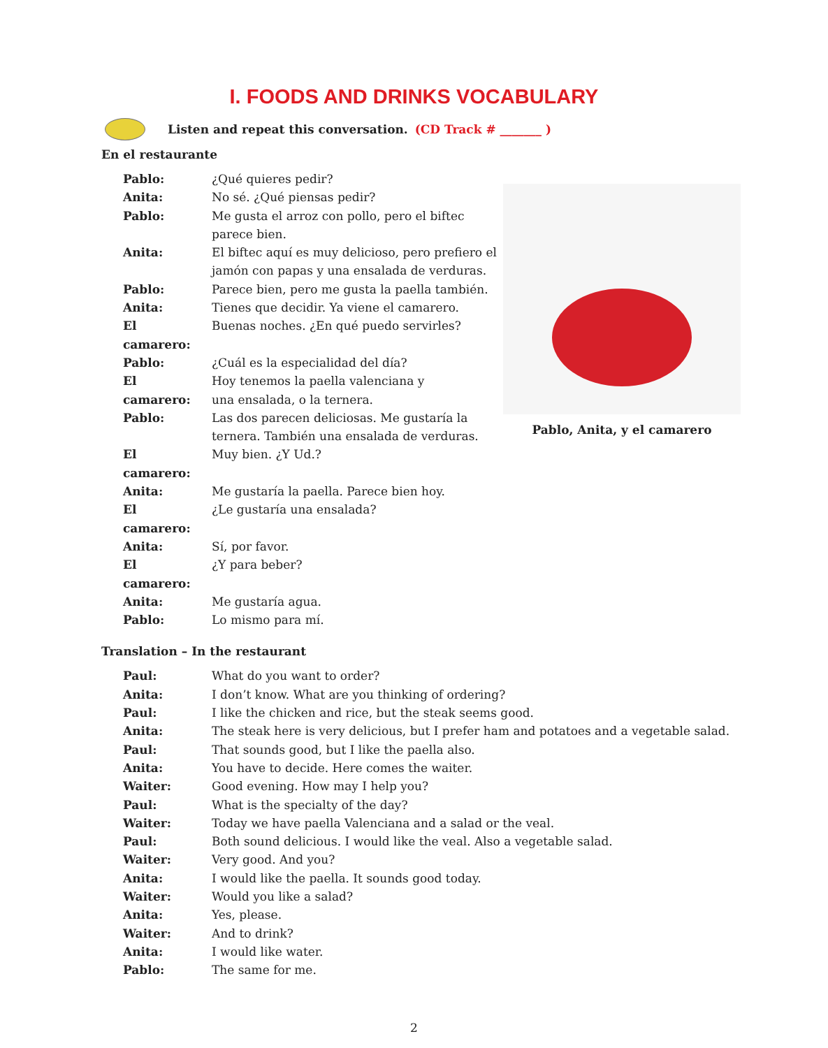I. FOODS AND DRINKS VOCABULARY
Listen and repeat this conversation. (CD Track # _______ )
En el restaurante
| Pablo: | ¿Qué quieres pedir? |
| Anita: | No sé. ¿Qué piensas pedir? |
| Pablo: | Me gusta el arroz con pollo, pero el biftec parece bien. |
| Anita: | El biftec aquí es muy delicioso, pero prefiero el jamón con papas y una ensalada de verduras. |
| Pablo: | Parece bien, pero me gusta la paella también. |
| Anita: | Tienes que decidir. Ya viene el camarero. |
| El camarero: | Buenas noches. ¿En qué puedo servirles? |
| Pablo: | ¿Cuál es la especialidad del día? |
| El camarero: | Hoy tenemos la paella valenciana y una ensalada, o la ternera. |
| Pablo: | Las dos parecen deliciosas. Me gustaría la ternera. También una ensalada de verduras. |
| El camarero: | Muy bien. ¿Y Ud.? |
| Anita: | Me gustaría la paella. Parece bien hoy. |
| El camarero: | ¿Le gustaría una ensalada? |
| Anita: | Sí, por favor. |
| El camarero: | ¿Y para beber? |
| Anita: | Me gustaría agua. |
| Pablo: | Lo mismo para mí. |
Pablo, Anita, y el camarero
Translation – In the restaurant
| Paul: | What do you want to order? |
| Anita: | I don’t know. What are you thinking of ordering? |
| Paul: | I like the chicken and rice, but the steak seems good. |
| Anita: | The steak here is very delicious, but I prefer ham and potatoes and a vegetable salad. |
| Paul: | That sounds good, but I like the paella also. |
| Anita: | You have to decide. Here comes the waiter. |
| Waiter: | Good evening. How may I help you? |
| Paul: | What is the specialty of the day? |
| Waiter: | Today we have paella Valenciana and a salad or the veal. |
| Paul: | Both sound delicious. I would like the veal. Also a vegetable salad. |
| Waiter: | Very good. And you? |
| Anita: | I would like the paella. It sounds good today. |
| Waiter: | Would you like a salad? |
| Anita: | Yes, please. |
| Waiter: | And to drink? |
| Anita: | I would like water. |
| Pablo: | The same for me. |
2